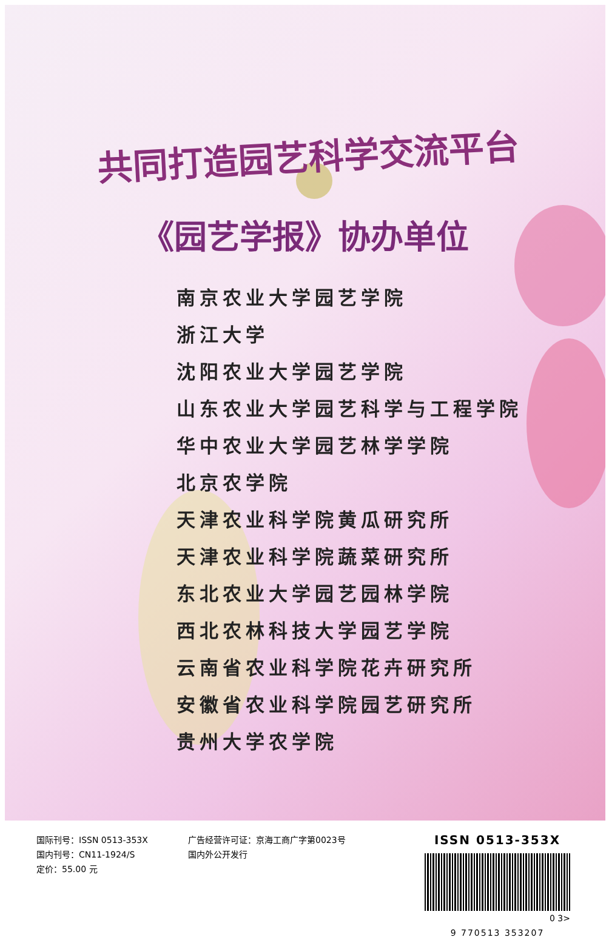共同打造园艺科学交流平台
《园艺学报》协办单位
南京农业大学园艺学院
浙江大学
沈阳农业大学园艺学院
山东农业大学园艺科学与工程学院
华中农业大学园艺林学学院
北京农学院
天津农业科学院黄瓜研究所
天津农业科学院蔬菜研究所
东北农业大学园艺园林学院
西北农林科技大学园艺学院
云南省农业科学院花卉研究所
安徽省农业科学院园艺研究所
贵州大学农学院
国际刊号：ISSN 0513-353X
国内刊号：CN11-1924/S
定价：55.00 元
广告经营许可证：京海工商广字第0023号
国内外公开发行
ISSN 0513-353X
0 3>
9 770513 353207